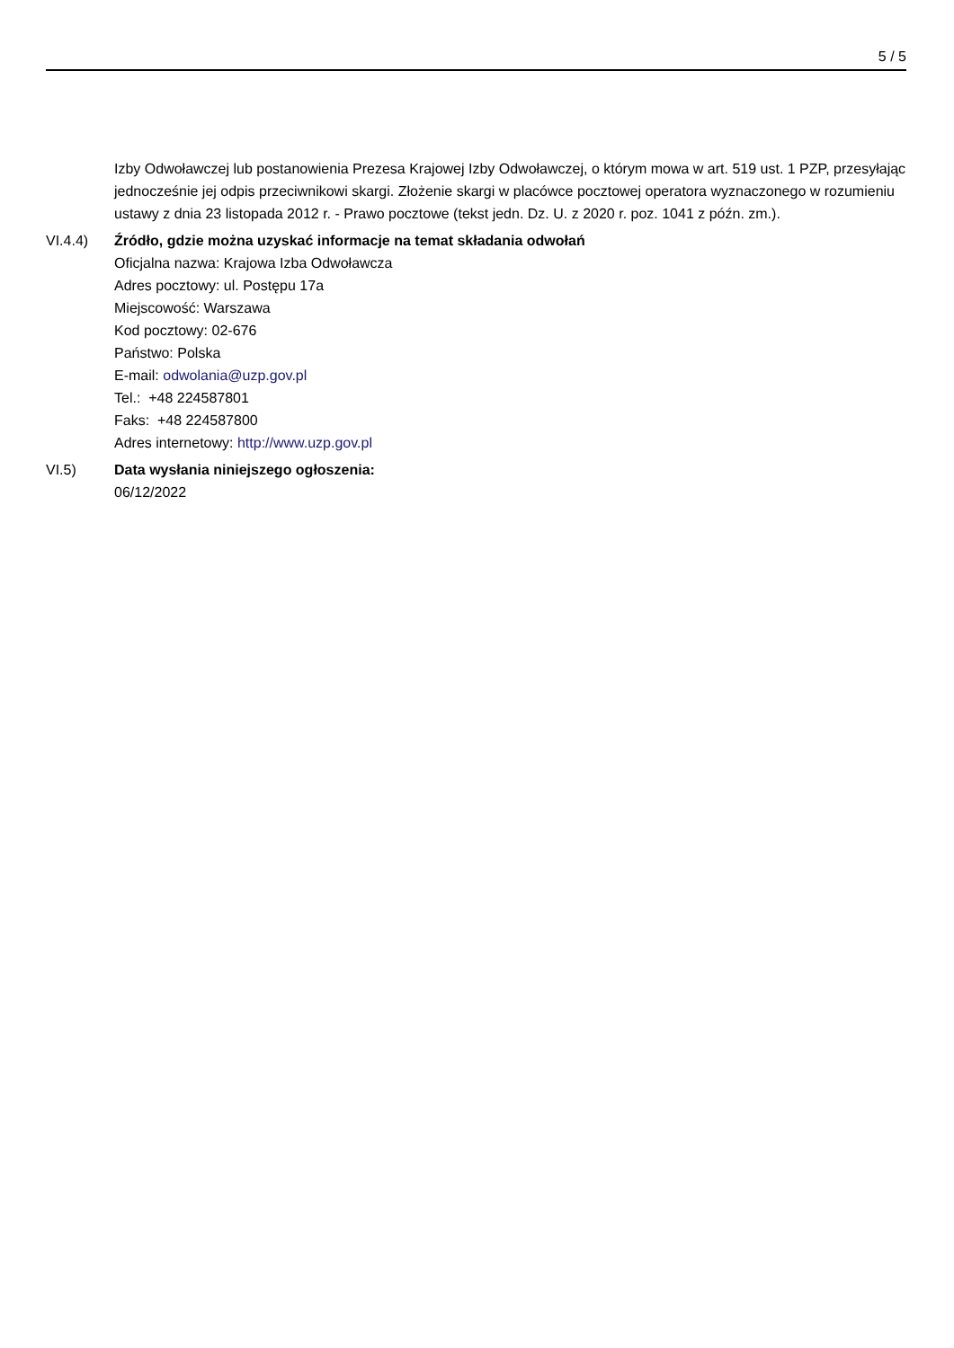5 / 5
Izby Odwoławczej lub postanowienia Prezesa Krajowej Izby Odwoławczej, o którym mowa w art. 519 ust. 1 PZP, przesyłając jednocześnie jej odpis przeciwnikowi skargi. Złożenie skargi w placówce pocztowej operatora wyznaczonego w rozumieniu ustawy z dnia 23 listopada 2012 r. - Prawo pocztowe (tekst jedn. Dz. U. z 2020 r. poz. 1041 z późn. zm.).
VI.4.4) Źródło, gdzie można uzyskać informacje na temat składania odwołań
Oficjalna nazwa: Krajowa Izba Odwoławcza
Adres pocztowy: ul. Postępu 17a
Miejscowość: Warszawa
Kod pocztowy: 02-676
Państwo: Polska
E-mail: odwolania@uzp.gov.pl
Tel.: +48 224587801
Faks: +48 224587800
Adres internetowy: http://www.uzp.gov.pl
VI.5) Data wysłania niniejszego ogłoszenia:
06/12/2022